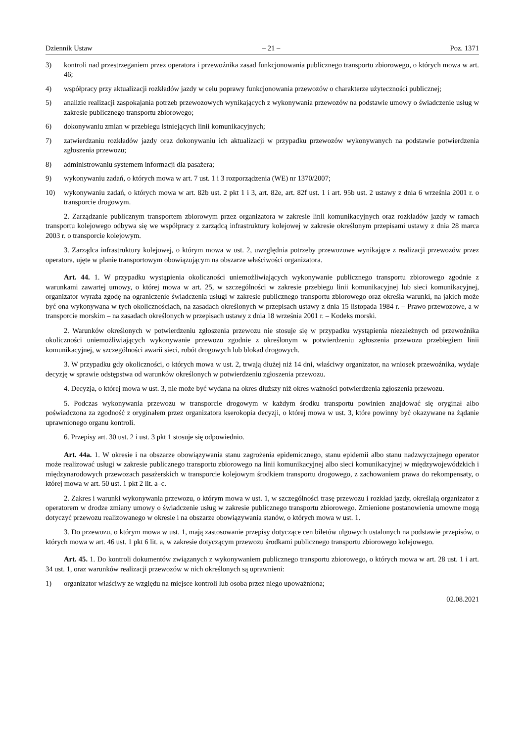Dziennik Ustaw – 21 – Poz. 1371
3) kontroli nad przestrzeganiem przez operatora i przewoźnika zasad funkcjonowania publicznego transportu zbiorowego, o których mowa w art. 46;
4) współpracy przy aktualizacji rozkładów jazdy w celu poprawy funkcjonowania przewozów o charakterze użyteczności publicznej;
5) analizie realizacji zaspokajania potrzeb przewozowych wynikających z wykonywania przewozów na podstawie umowy o świadczenie usług w zakresie publicznego transportu zbiorowego;
6) dokonywaniu zmian w przebiegu istniejących linii komunikacyjnych;
7) zatwierdzaniu rozkładów jazdy oraz dokonywaniu ich aktualizacji w przypadku przewozów wykonywanych na podstawie potwierdzenia zgłoszenia przewozu;
8) administrowaniu systemem informacji dla pasażera;
9) wykonywaniu zadań, o których mowa w art. 7 ust. 1 i 3 rozporządzenia (WE) nr 1370/2007;
10) wykonywaniu zadań, o których mowa w art. 82b ust. 2 pkt 1 i 3, art. 82e, art. 82f ust. 1 i art. 95b ust. 2 ustawy z dnia 6 września 2001 r. o transporcie drogowym.
2. Zarządzanie publicznym transportem zbiorowym przez organizatora w zakresie linii komunikacyjnych oraz rozkładów jazdy w ramach transportu kolejowego odbywa się we współpracy z zarządcą infrastruktury kolejowej w zakresie określonym przepisami ustawy z dnia 28 marca 2003 r. o transporcie kolejowym.
3. Zarządca infrastruktury kolejowej, o którym mowa w ust. 2, uwzględnia potrzeby przewozowe wynikające z realizacji przewozów przez operatora, ujęte w planie transportowym obowiązującym na obszarze właściwości organizatora.
Art. 44. 1. W przypadku wystąpienia okoliczności uniemożliwiających wykonywanie publicznego transportu zbiorowego zgodnie z warunkami zawartej umowy, o której mowa w art. 25, w szczególności w zakresie przebiegu linii komunikacyjnej lub sieci komunikacyjnej, organizator wyraża zgodę na ograniczenie świadczenia usługi w zakresie publicznego transportu zbiorowego oraz określa warunki, na jakich może być ona wykonywana w tych okolicznościach, na zasadach określonych w przepisach ustawy z dnia 15 listopada 1984 r. – Prawo przewozowe, a w transporcie morskim – na zasadach określonych w przepisach ustawy z dnia 18 września 2001 r. – Kodeks morski.
2. Warunków określonych w potwierdzeniu zgłoszenia przewozu nie stosuje się w przypadku wystąpienia niezależnych od przewoźnika okoliczności uniemożliwiających wykonywanie przewozu zgodnie z określonym w potwierdzeniu zgłoszenia przewozu przebiegiem linii komunikacyjnej, w szczególności awarii sieci, robót drogowych lub blokad drogowych.
3. W przypadku gdy okoliczności, o których mowa w ust. 2, trwają dłużej niż 14 dni, właściwy organizator, na wniosek przewoźnika, wydaje decyzję w sprawie odstępstwa od warunków określonych w potwierdzeniu zgłoszenia przewozu.
4. Decyzja, o której mowa w ust. 3, nie może być wydana na okres dłuższy niż okres ważności potwierdzenia zgłoszenia przewozu.
5. Podczas wykonywania przewozu w transporcie drogowym w każdym środku transportu powinien znajdować się oryginał albo poświadczona za zgodność z oryginałem przez organizatora kserokopia decyzji, o której mowa w ust. 3, które powinny być okazywane na żądanie uprawnionego organu kontroli.
6. Przepisy art. 30 ust. 2 i ust. 3 pkt 1 stosuje się odpowiednio.
Art. 44a. 1. W okresie i na obszarze obowiązywania stanu zagrożenia epidemicznego, stanu epidemii albo stanu nadzwyczajnego operator może realizować usługi w zakresie publicznego transportu zbiorowego na linii komunikacyjnej albo sieci komunikacyjnej w międzywojewódzkich i międzynarodowych przewozach pasażerskich w transporcie kolejowym środkiem transportu drogowego, z zachowaniem prawa do rekompensaty, o której mowa w art. 50 ust. 1 pkt 2 lit. a–c.
2. Zakres i warunki wykonywania przewozu, o którym mowa w ust. 1, w szczególności trasę przewozu i rozkład jazdy, określają organizator z operatorem w drodze zmiany umowy o świadczenie usług w zakresie publicznego transportu zbiorowego. Zmienione postanowienia umowne mogą dotyczyć przewozu realizowanego w okresie i na obszarze obowiązywania stanów, o których mowa w ust. 1.
3. Do przewozu, o którym mowa w ust. 1, mają zastosowanie przepisy dotyczące cen biletów ulgowych ustalonych na podstawie przepisów, o których mowa w art. 46 ust. 1 pkt 6 lit. a, w zakresie dotyczącym przewozu środkami publicznego transportu zbiorowego kolejowego.
Art. 45. 1. Do kontroli dokumentów związanych z wykonywaniem publicznego transportu zbiorowego, o których mowa w art. 28 ust. 1 i art. 34 ust. 1, oraz warunków realizacji przewozów w nich określonych są uprawnieni:
1) organizator właściwy ze względu na miejsce kontroli lub osoba przez niego upoważniona;
02.08.2021